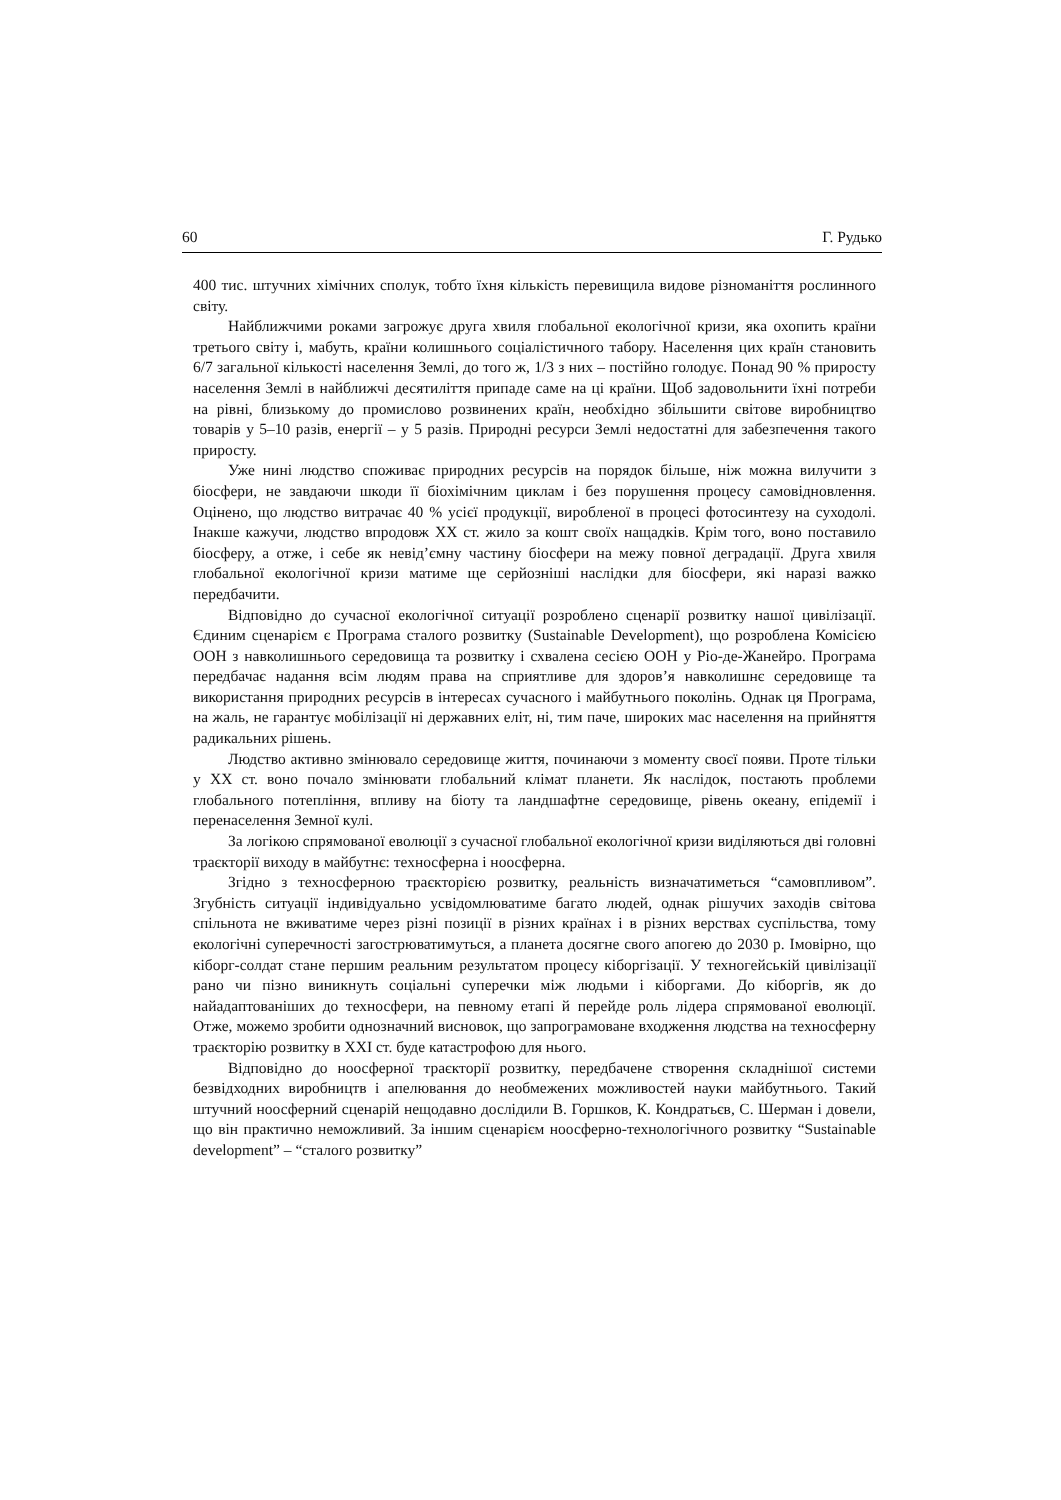60 Г. Рудько
400 тис. штучних хімічних сполук, тобто їхня кількість перевищила видове різноманіття рослинного світу.
Найближчими роками загрожує друга хвиля глобальної екологічної кризи, яка охопить країни третього світу і, мабуть, країни колишнього соціалістичного табору. Населення цих країн становить 6/7 загальної кількості населення Землі, до того ж, 1/3 з них – постійно голодує. Понад 90 % приросту населення Землі в найближчі десятиліття припаде саме на ці країни. Щоб задовольнити їхні потреби на рівні, близькому до промислово розвинених країн, необхідно збільшити світове виробництво товарів у 5–10 разів, енергії – у 5 разів. Природні ресурси Землі недостатні для забезпечення такого приросту.
Уже нині людство споживає природних ресурсів на порядок більше, ніж можна вилучити з біосфери, не завдаючи шкоди її біохімічним циклам і без порушення процесу самовідновлення. Оцінено, що людство витрачає 40 % усієї продукції, виробленої в процесі фотосинтезу на суходолі. Інакше кажучи, людство впродовж ХХ ст. жило за кошт своїх нащадків. Крім того, воно поставило біосферу, а отже, і себе як невід’ємну частину біосфери на межу повної деградації. Друга хвиля глобальної екологічної кризи матиме ще серйозніші наслідки для біосфери, які наразі важко передбачити.
Відповідно до сучасної екологічної ситуації розроблено сценарії розвитку нашої цивілізації. Єдиним сценарієм є Програма сталого розвитку (Sustainable Development), що розроблена Комісією ООН з навколишнього середовища та розвитку і схвалена сесією ООН у Ріо-де-Жанейро. Програма передбачає надання всім людям права на сприятливе для здоров’я навколишнє середовище та використання природних ресурсів в інтересах сучасного і майбутнього поколінь. Однак ця Програма, на жаль, не гарантує мобілізації ні державних еліт, ні, тим паче, широких мас населення на прийняття радикальних рішень.
Людство активно змінювало середовище життя, починаючи з моменту своєї появи. Проте тільки у ХХ ст. воно почало змінювати глобальний клімат планети. Як наслідок, постають проблеми глобального потепління, впливу на біоту та ландшафтне середовище, рівень океану, епідемії і перенаселення Земної кулі.
За логікою спрямованої еволюції з сучасної глобальної екологічної кризи виділяються дві головні траєкторії виходу в майбутнє: техносферна і ноосферна.
Згідно з техносферною траєкторією розвитку, реальність визначатиметься “самовпливом”. Згубність ситуації індивідуально усвідомлюватиме багато людей, однак рішучих заходів світова спільнота не вживатиме через різні позиції в різних країнах і в різних верствах суспільства, тому екологічні суперечності загострюватимуться, а планета досягне свого апогею до 2030 р. Імовірно, що кіборг-солдат стане першим реальним результатом процесу кіборгізації. У техногейській цивілізації рано чи пізно виникнуть соціальні суперечки між людьми і кіборгами. До кіборгів, як до найадаптованіших до техносфери, на певному етапі й перейде роль лідера спрямованої еволюції. Отже, можемо зробити однозначний висновок, що запрограмоване входження людства на техносферну траєкторію розвитку в ХХІ ст. буде катастрофою для нього.
Відповідно до ноосферної траєкторії розвитку, передбачене створення складнішої системи безвідходних виробництв і апелювання до необмежених можливостей науки майбутнього. Такий штучний ноосферний сценарій нещодавно дослідили В. Горшков, К. Кондратьєв, С. Шерман і довели, що він практично неможливий. За іншим сценарієм ноосферно-технологічного розвитку “Sustainable development” – “сталого розвитку”